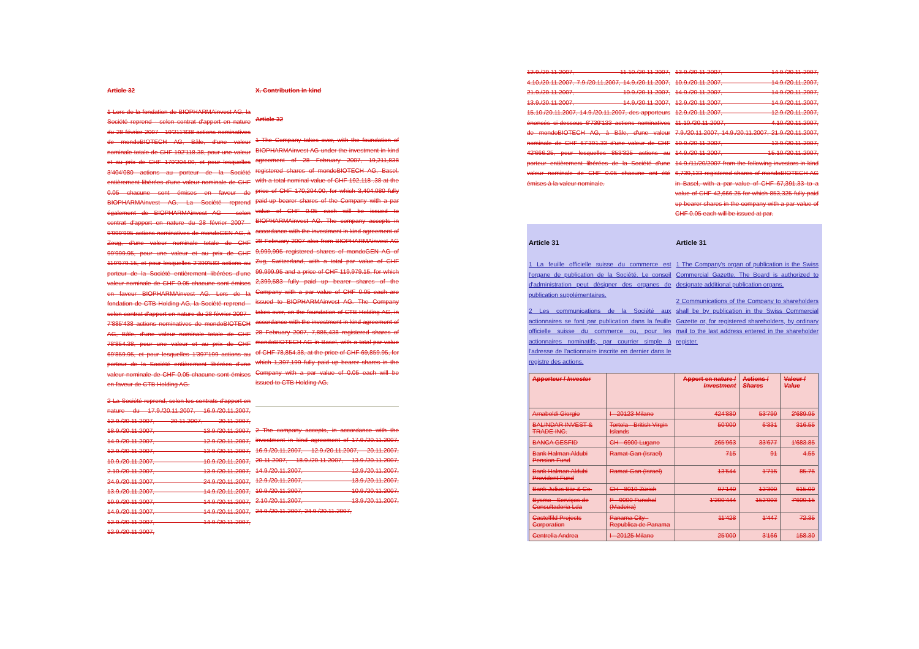Article 32
1 Lors de la fondation de BIOPHARMAinvest AG, la Société reprend - selon contrat d'apport en nature du 28 février 2007 - 19'211'838 actions nominatives de mondoBIOTECH AG, Bâle, d'une valeur nominale totale de CHF 192'118.38, pour une valeur et au prix de CHF 170'204.00, et pour lesquelles 3'404'080 actions au porteur de la Société entièrement libérées d'une valeur nominale de CHF 0.05 chacune sont émises en faveur de BIOPHARMAinvest AG. La Société reprend également de BIOPHARMAinvest AG – selon contrat d'apport en nature du 28 février 2007 - 9'999'995 actions nominatives de mondoGEN AG, à Zoug, d'une valeur nominale totale de CHF 99'999.95, pour une valeur et au prix de CHF 119'979.15, et pour lesquelles 2'399'583 actions au porteur de la Société entièrement libérées d'une valeur nominale de CHF 0.05 chacune sont émises en faveur BIOPHARMAinvest AG. Lors de la fondation de CTB Holding AG, la Société reprend – selon contrat d'apport en nature du 28 février 2007 - 7'885'438 actions nominatives de mondoBIOTECH AG, Bâle, d'une valeur nominale totale de CHF 78'854.38, pour une valeur et au prix de CHF 69'859.95, et pour lesquelles 1'397'199 actions au porteur de la Société entièrement libérées d'une valeur nominale de CHF 0.05 chacune sont émises en faveur de CTB Holding AG.
2 La Société reprend, selon les contrats d'apport en nature du 17.9./20.11.2007, 16.9./20.11.2007, 12.9./20.11.2007, 20.11.2007, 20.11.2007, 18.9./20.11.2007, 13.9./20.11.2007, 14.9./20.11.2007, 12.9./20.11.2007, 12.9./20.11.2007, 13.9./20.11.2007, 10.9./20.11.2007, 10.9./20.11.2007, 2.10./20.11.2007, 13.9./20.11.2007, 24.9./20.11.2007, 24.9./20.11.2007, 13.9./20.11.2007, 14.9./20.11.2007, 10.9./20.11.2007, 14.9./20.11.2007, 14.9./20.11.2007, 14.9./20.11.2007, 12.9./20.11.2007, 14.9./20.11.2007, 12.9./20.11.2007,
X. Contribution in kind
Article 32
1 The Company takes over, with the foundation of BIOPHARMAinvest AG under the investment in kind agreement of 28 February 2007, 19,211,838 registered shares of mondoBIOTECH AG, Basel, with a total nominal value of CHF 192,118 .38 at the price of CHF 170,204.00, for which 3,404,080 fully paid-up bearer shares of the Company with a par value of CHF 0.05 each will be issued to BIOPHARMAinvest AG. The company accepts in accordance with the investment in kind agreement of 28 February 2007 also from BIOPHARMAinvest AG 9,999,995 registered shares of mondoGEN AG of Zug, Switzerland, with a total par value of CHF 99,999.95 and a price of CHF 119,979.15, for which 2,399,583 fully paid up bearer shares of the Company with a par value of CHF 0.05 each are issued to BIOPHARMAinvest AG. The Company takes over, on the foundation of CTB Holding AG, in accordance with the investment in kind agreement of 28 February 2007, 7,885,438 registered shares of mondoBIOTECH AG in Basel, with a total par value of CHF 78,854.38, at the price of CHF 69,859.95, for which 1,397,199 fully paid up bearer shares in the Company with a par value of 0.05 each will be issued to CTB Holding AG.
2 The company accepts, in accordance with the investment in kind agreement of 17.9./20.11.2007, 16.9./20.11.2007, 12.9./20.11.2007, 20.11.2007, 20.11.2007, 18.9./20.11.2007, 13.9./20.11.2007, 14.9./20.11.2007, 12.9./20.11.2007, 12.9./20.11.2007, 13.9./20.11.2007, 10.9./20.11.2007, 10.9./20.11.2007, 2.10./20.11.2007, 13.9./20.11.2007, 24.9./20.11.2007, 24.9./20.11.2007,
12.9./20.11.2007, 11.10./20.11.2007, 4.10./20.11.2007, 7.9./20.11.2007, 14.9./20.11.2007, 21.9./20.11.2007, 10.9./20.11.2007, 13.9./20.11.2007, 14.9./20.11.2007, 15.10./20.11.2007, 14.9./20.11.2007, des apporteurs énoncés ci-dessous 6'739'133 actions nominatives de mondoBIOTECH AG, à Bâle, d'une valeur nominale de CHF 67'391.33 d'une valeur de CHF 42'666.25, pour lesquelles 853'325 actions au porteur entièrement libérées de la Société d'une valeur nominale de CHF 0.05 chacune ont été émises à la valeur nominale.
13.9./20.11.2007, 14.9./20.11.2007, 10.9./20.11.2007, 14.9./20.11.2007, 14.9./20.11.2007, 14.9./20.11.2007, 12.9./20.11.2007, 14.9./20.11.2007, 12.9./20.11.2007, 12.9./20.11.2007, 11.10./20.11.2007, 4.10./20.11.2007, 7.9./20.11.2007, 14.9./20.11.2007, 21.9./20.11.2007, 10.9./20.11.2007, 13.9./20.11.2007, 14.9./20.11.2007, 15.10./20.11.2007, 14.9./11/20/2007 from the following investors in kind 6,739,133 registered shares of mondoBIOTECH AG in Basel, with a par value of CHF 67,391.33 to a value of CHF 42,666.25 for which 853,325 fully paid up bearer shares in the company with a par value of CHF 0.05 each will be issued at par.
Article 31
1 La feuille officielle suisse du commerce est l'organe de publication de la Société. Le conseil d'administration peut désigner des organes de publication supplémentaires.
2 Les communications de la Société aux actionnaires se font par publication dans la feuille officielle suisse du commerce ou, pour les actionnaires nominatifs, par courrier simple à l'adresse de l'actionnaire inscrite en dernier dans le registre des actions.
Article 31
1 The Company's organ of publication is the Swiss Commercial Gazette. The Board is authorized to designate additional publication organs.
2 Communications of the Company to shareholders shall be by publication in the Swiss Commercial Gazette or, for registered shareholders, by ordinary mail to the last address entered in the shareholder register.
| Apporteur / Investor | | Apport en nature / Investment | Actions / Shares | Valeur / Value |
| --- | --- | --- | --- | --- |
| Arnaboldi Giorgio | I - 20123 Milano | 424'880 | 53'799 | 2'689.95 |
| BALINDAR INVEST & TRADE INC. | Tortola - British Virgin Islands | 50'000 | 6'331 | 316.55 |
| BANCA GESFID | CH - 6900 Lugano | 265'963 | 33'677 | 1'683.85 |
| Bank Halman Aldubi Pension Fund | Ramat-Gan (Israel) | 715 | 91 | 4.55 |
| Bank Halman Aldubi Provident Fund | Ramat-Gan (Israel) | 13'544 | 1'715 | 85.75 |
| Bank Julius Bär & Co. | CH - 8010 Zürich | 97'140 | 12'300 | 615.00 |
| Bysmo - Serviços de Consultadoria Lda | P - 9000 Funchal (Madeira) | 1'200'444 | 152'003 | 7'600.15 |
| Castelfild Projects Corporation | Panama City - Republica de Panama | 11'428 | 1'447 | 72.35 |
| Centrella Andrea | I - 20125 Milano | 25'000 | 3'166 | 158.30 |